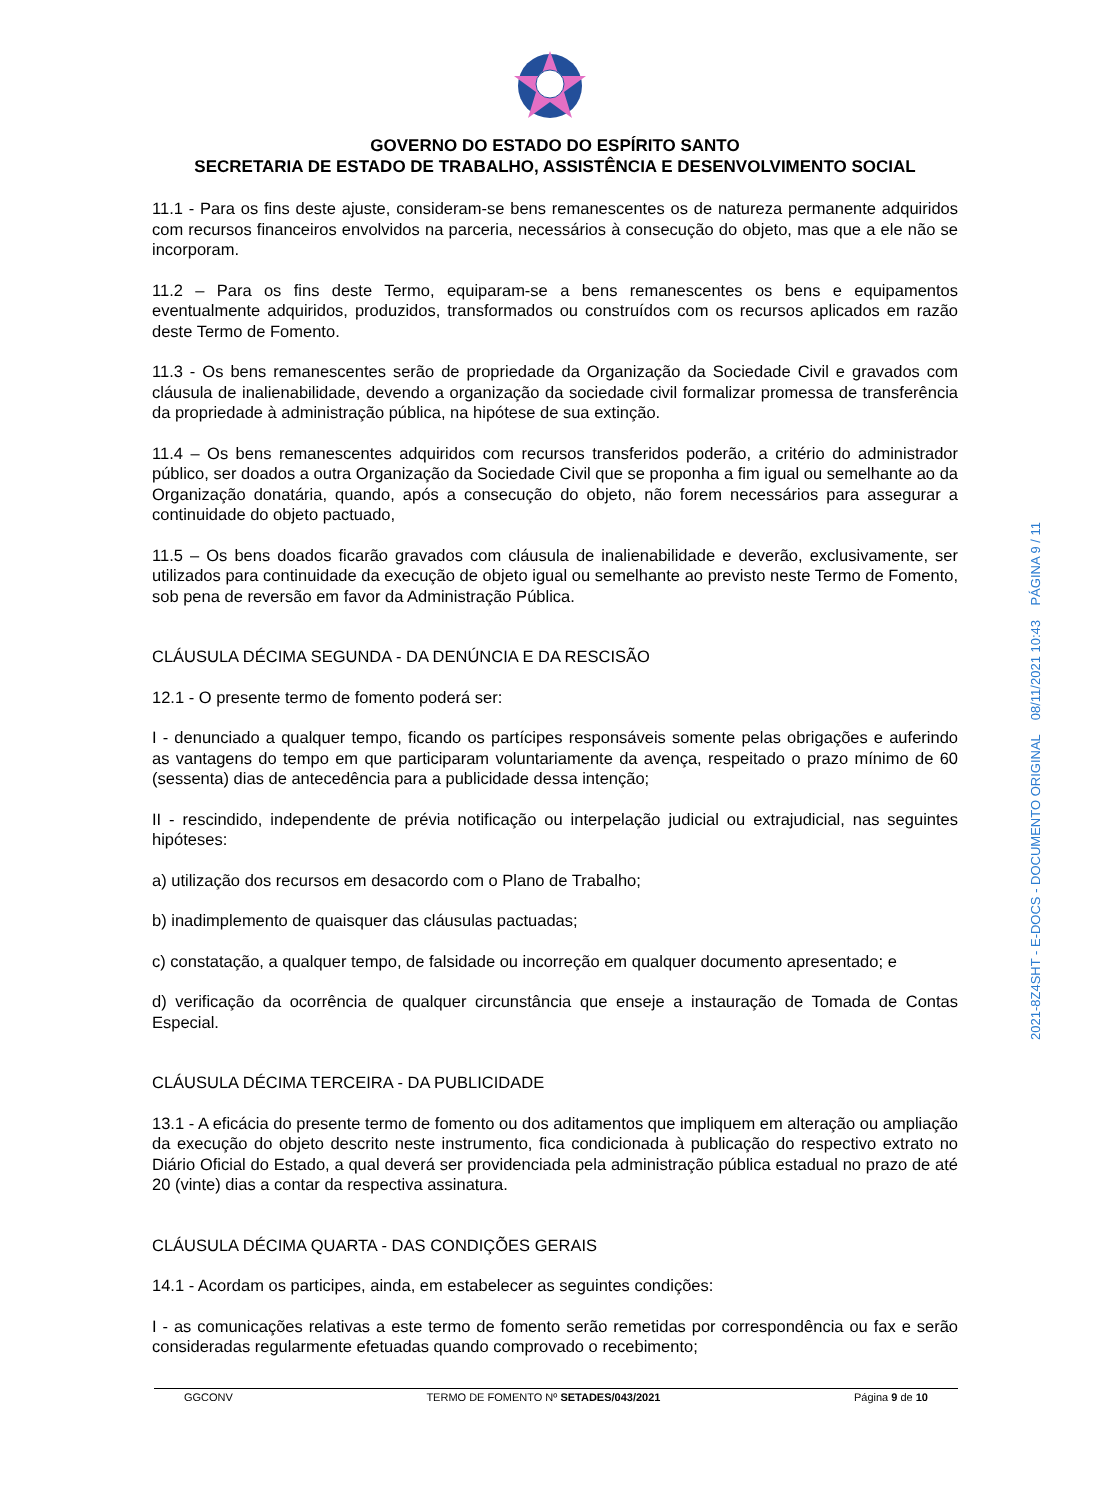GOVERNO DO ESTADO DO ESPÍRITO SANTO
SECRETARIA DE ESTADO DE TRABALHO, ASSISTÊNCIA E DESENVOLVIMENTO SOCIAL
11.1 - Para os fins deste ajuste, consideram-se bens remanescentes os de natureza permanente adquiridos com recursos financeiros envolvidos na parceria, necessários à consecução do objeto, mas que a ele não se incorporam.
11.2 – Para os fins deste Termo, equiparam-se a bens remanescentes os bens e equipamentos eventualmente adquiridos, produzidos, transformados ou construídos com os recursos aplicados em razão deste Termo de Fomento.
11.3 - Os bens remanescentes serão de propriedade da Organização da Sociedade Civil e gravados com cláusula de inalienabilidade, devendo a organização da sociedade civil formalizar promessa de transferência da propriedade à administração pública, na hipótese de sua extinção.
11.4 – Os bens remanescentes adquiridos com recursos transferidos poderão, a critério do administrador público, ser doados a outra Organização da Sociedade Civil que se proponha a fim igual ou semelhante ao da Organização donatária, quando, após a consecução do objeto, não forem necessários para assegurar a continuidade do objeto pactuado,
11.5 – Os bens doados ficarão gravados com cláusula de inalienabilidade e deverão, exclusivamente, ser utilizados para continuidade da execução de objeto igual ou semelhante ao previsto neste Termo de Fomento, sob pena de reversão em favor da Administração Pública.
CLÁUSULA DÉCIMA SEGUNDA - DA DENÚNCIA E DA RESCISÃO
12.1 - O presente termo de fomento poderá ser:
I - denunciado a qualquer tempo, ficando os partícipes responsáveis somente pelas obrigações e auferindo as vantagens do tempo em que participaram voluntariamente da avença, respeitado o prazo mínimo de 60 (sessenta) dias de antecedência para a publicidade dessa intenção;
II - rescindido, independente de prévia notificação ou interpelação judicial ou extrajudicial, nas seguintes hipóteses:
a) utilização dos recursos em desacordo com o Plano de Trabalho;
b) inadimplemento de quaisquer das cláusulas pactuadas;
c) constatação, a qualquer tempo, de falsidade ou incorreção em qualquer documento apresentado; e
d) verificação da ocorrência de qualquer circunstância que enseje a instauração de Tomada de Contas Especial.
CLÁUSULA DÉCIMA TERCEIRA - DA PUBLICIDADE
13.1 - A eficácia do presente termo de fomento ou dos aditamentos que impliquem em alteração ou ampliação da execução do objeto descrito neste instrumento, fica condicionada à publicação do respectivo extrato no Diário Oficial do Estado, a qual deverá ser providenciada pela administração pública estadual no prazo de até 20 (vinte) dias a contar da respectiva assinatura.
CLÁUSULA DÉCIMA QUARTA - DAS CONDIÇÕES GERAIS
14.1 - Acordam os participes, ainda, em estabelecer as seguintes condições:
I - as comunicações relativas a este termo de fomento serão remetidas por correspondência ou fax e serão consideradas regularmente efetuadas quando comprovado o recebimento;
GGCONV TERMO DE FOMENTO Nº SETADES/043/2021 Página 9 de 10
2021-8Z4SHT - E-DOCS - DOCUMENTO ORIGINAL 08/11/2021 10:43 PÁGINA 9 / 11